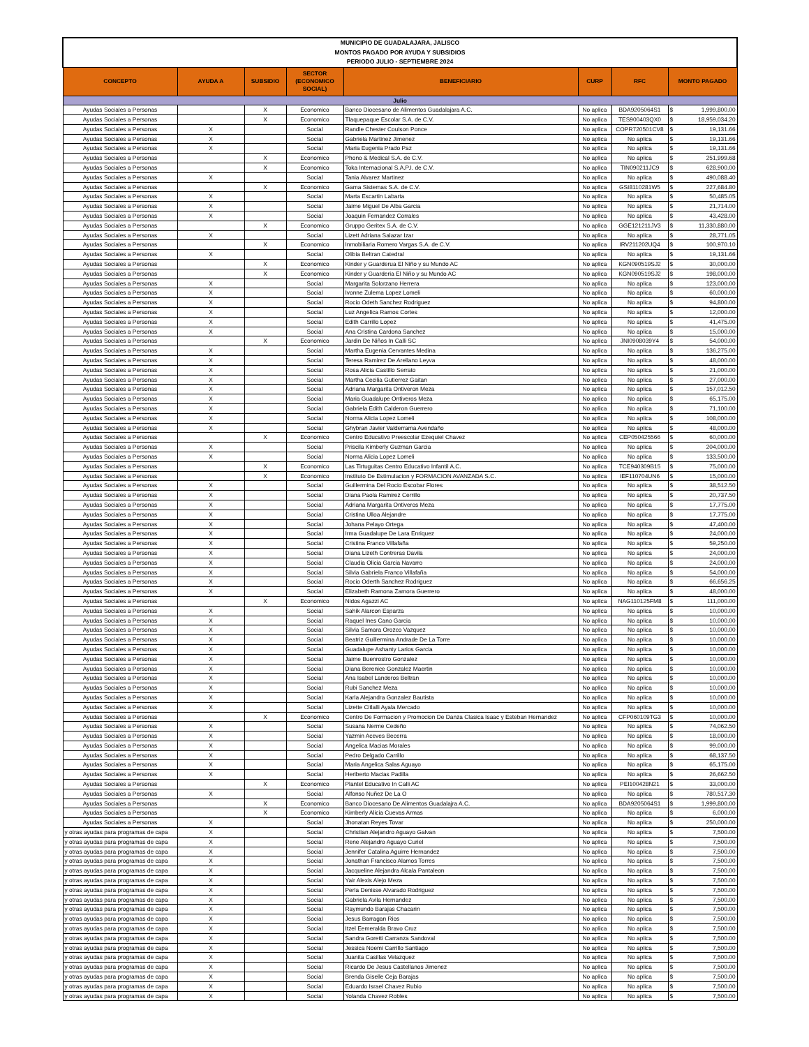| MUNICIPIO DE GUADALAJARA, JALISCO | | | | | | | |
| MONTOS PAGADO POR AYUDA Y SUBSIDIOS | | | | | | | |
| PERIODO JULIO - SEPTIEMBRE 2024 | | | | | | | |
| CONCEPTO | AYUDA A | SUBSIDIO | SECTOR (ECONOMICO SOCIAL) | BENEFICIARIO | CURP | RFC | MONTO PAGADO |
| Julio | | | | | | | |
| Ayudas Sociales a Personas | | X | Economico | Banco Diocesano de Alimentos Guadalajara A.C. | No aplica | BDA9205064S1 | $ 1,999,800.00 |
| Ayudas Sociales a Personas | | X | Economico | Tlaquepaque Escolar S.A. de C.V. | No aplica | TES900403QX0 | $ 18,959,034.20 |
| Ayudas Sociales a Personas | X | | Social | Randle Chester Coulson Ponce | No aplica | COPR720501CV8 | $ 19,131.66 |
| Ayudas Sociales a Personas | X | | Social | Gabriela Martinez Jimenez | No aplica | No aplica | $ 19,131.66 |
| Ayudas Sociales a Personas | X | | Social | Maria Eugenia Prado Paz | No aplica | No aplica | $ 19,131.66 |
| Ayudas Sociales a Personas | | X | Economico | Phono & Medical S.A. de C.V. | No aplica | No aplica | $ 251,999.68 |
| Ayudas Sociales a Personas | | X | Economico | Toka Internacional S.A.P.I. de C.V. | No aplica | TIN090211JC9 | $ 628,900.00 |
| Ayudas Sociales a Personas | X | | Social | Tania Alvarez Martinez | No aplica | No aplica | $ 490,088.40 |
| Ayudas Sociales a Personas | | X | Economico | Gama Sistemas S.A. de C.V. | No aplica | GSI8110281W5 | $ 227,684.80 |
| Ayudas Sociales a Personas | X | | Social | Marta Escartin Labarta | No aplica | No aplica | $ 50,485.05 |
| Ayudas Sociales a Personas | X | | Social | Jaime Miguel De Alba Garcia | No aplica | No aplica | $ 21,714.00 |
| Ayudas Sociales a Personas | X | | Social | Joaquin Fernandez Corrales | No aplica | No aplica | $ 43,428.00 |
| Ayudas Sociales a Personas | | X | Economico | Gruppo Geritex S.A. de C.V. | No aplica | GGE121211JV3 | $ 11,330,880.00 |
| Ayudas Sociales a Personas | X | | Social | Lizett Adriana Salazar Izar | No aplica | No aplica | $ 28,771.05 |
| Ayudas Sociales a Personas | | X | Economico | Inmobiliaria Romero Vargas S.A. de C.V. | No aplica | IRV211202UQ4 | $ 100,970.10 |
| Ayudas Sociales a Personas | X | | Social | Olibia Beltran Catedral | No aplica | No aplica | $ 19,131.66 |
| Ayudas Sociales a Personas | | X | Economico | Kinder y Guarderua El Niño y su Mundo AC | No aplica | KGN090519SJ2 | $ 30,000.00 |
| Ayudas Sociales a Personas | | X | Economico | Kinder y Guarderia El Niño y su Mundo AC | No aplica | KGN090519SJ2 | $ 198,000.00 |
| Ayudas Sociales a Personas | X | | Social | Margarita Solorzano Herrera | No aplica | No aplica | $ 123,000.00 |
| Ayudas Sociales a Personas | X | | Social | Ivonne Zulema Lopez Lomeli | No aplica | No aplica | $ 60,000.00 |
| Ayudas Sociales a Personas | X | | Social | Rocio Odeth Sanchez Rodriguez | No aplica | No aplica | $ 94,800.00 |
| Ayudas Sociales a Personas | X | | Social | Luz Angelica Ramos Cortes | No aplica | No aplica | $ 12,000.00 |
| Ayudas Sociales a Personas | X | | Social | Edith Carrillo Lopez | No aplica | No aplica | $ 41,475.00 |
| Ayudas Sociales a Personas | X | | Social | Ana Cristina Cardona Sanchez | No aplica | No aplica | $ 15,000.00 |
| Ayudas Sociales a Personas | | X | Economico | Jardin De Niños In Calli SC | No aplica | JNI0908039Y4 | $ 54,000.00 |
| Ayudas Sociales a Personas | X | | Social | Martha Eugenia Cervantes Medina | No aplica | No aplica | $ 136,275.00 |
| Ayudas Sociales a Personas | X | | Social | Teresa Ramirez De Arellano Leyva | No aplica | No aplica | $ 48,000.00 |
| Ayudas Sociales a Personas | X | | Social | Rosa Alicia Castillo Serrato | No aplica | No aplica | $ 21,000.00 |
| Ayudas Sociales a Personas | X | | Social | Martha Cecilia Gutierrez Gaitan | No aplica | No aplica | $ 27,000.00 |
| Ayudas Sociales a Personas | X | | Social | Adriana Margarita Ontiveron Meza | No aplica | No aplica | $ 157,012.50 |
| Ayudas Sociales a Personas | X | | Social | Maria Guadalupe Ontiveros Meza | No aplica | No aplica | $ 65,175.00 |
| Ayudas Sociales a Personas | X | | Social | Gabriela Edith Calderon Guerrero | No aplica | No aplica | $ 71,100.00 |
| Ayudas Sociales a Personas | X | | Social | Norma Alicia Lopez Lomeli | No aplica | No aplica | $ 108,000.00 |
| Ayudas Sociales a Personas | X | | Social | Ghybran Javier Valderrama Avendaño | No aplica | No aplica | $ 48,000.00 |
| Ayudas Sociales a Personas | | X | Economico | Centro Educativo Preescolar Ezequiel Chavez | No aplica | CEP050425566 | $ 60,000.00 |
| Ayudas Sociales a Personas | X | | Social | Priscila Kimberly Guzman Garcia | No aplica | No aplica | $ 204,000.00 |
| Ayudas Sociales a Personas | X | | Social | Norma Alicia Lopez Lomeli | No aplica | No aplica | $ 133,500.00 |
| Ayudas Sociales a Personas | | X | Economico | Las Tirtuguitas Centro Educativo Infantil A.C. | No aplica | TCE940309B15 | $ 75,000.00 |
| Ayudas Sociales a Personas | | X | Economico | Instituto De Estimulacion y FORMACION AVANZADA S.C. | No aplica | IEF110704UN6 | $ 15,000.00 |
| Ayudas Sociales a Personas | X | | Social | Guillermina Del Rocio Escobar Flores | No aplica | No aplica | $ 38,512.50 |
| Ayudas Sociales a Personas | X | | Social | Diana Paola Ramirez Cerrillo | No aplica | No aplica | $ 20,737.50 |
| Ayudas Sociales a Personas | X | | Social | Adriana Margarita Ontiveros Meza | No aplica | No aplica | $ 17,775.00 |
| Ayudas Sociales a Personas | X | | Social | Cristina Ulloa Alejandre | No aplica | No aplica | $ 17,775.00 |
| Ayudas Sociales a Personas | X | | Social | Johana Pelayo Ortega | No aplica | No aplica | $ 47,400.00 |
| Ayudas Sociales a Personas | X | | Social | Irma Guadalupe De Lara Enriquez | No aplica | No aplica | $ 24,000.00 |
| Ayudas Sociales a Personas | X | | Social | Cristina Franco Villafaña | No aplica | No aplica | $ 59,250.00 |
| Ayudas Sociales a Personas | X | | Social | Diana Lizeth Contreras Davila | No aplica | No aplica | $ 24,000.00 |
| Ayudas Sociales a Personas | X | | Social | Claudia Olicia Garcia Navarro | No aplica | No aplica | $ 24,000.00 |
| Ayudas Sociales a Personas | X | | Social | Silvia Gabriela Franco Villafaña | No aplica | No aplica | $ 54,000.00 |
| Ayudas Sociales a Personas | X | | Social | Rocio Oderth Sanchez Rodriguez | No aplica | No aplica | $ 66,656.25 |
| Ayudas Sociales a Personas | X | | Social | Elizabeth Ramona Zamora Guerrero | No aplica | No aplica | $ 48,000.00 |
| Ayudas Sociales a Personas | | X | Economico | Nidos Agazzi AC | No aplica | NAG110125FM8 | $ 111,000.00 |
| Ayudas Sociales a Personas | X | | Social | Sahik Alarcon Esparza | No aplica | No aplica | $ 10,000.00 |
| Ayudas Sociales a Personas | X | | Social | Raquel Ines Cano Garcia | No aplica | No aplica | $ 10,000.00 |
| Ayudas Sociales a Personas | X | | Social | Silvia Samara Orozco Vazquez | No aplica | No aplica | $ 10,000.00 |
| Ayudas Sociales a Personas | X | | Social | Beatriz Guillermina Andrade De La Torre | No aplica | No aplica | $ 10,000.00 |
| Ayudas Sociales a Personas | X | | Social | Guadalupe Ashanty Larios Garcia | No aplica | No aplica | $ 10,000.00 |
| Ayudas Sociales a Personas | X | | Social | Jaime Buenrostro Gonzalez | No aplica | No aplica | $ 10,000.00 |
| Ayudas Sociales a Personas | X | | Social | Diana Berenice Gonzalez Maertin | No aplica | No aplica | $ 10,000.00 |
| Ayudas Sociales a Personas | X | | Social | Ana Isabel Landeros Beltran | No aplica | No aplica | $ 10,000.00 |
| Ayudas Sociales a Personas | X | | Social | Rubi Sanchez Meza | No aplica | No aplica | $ 10,000.00 |
| Ayudas Sociales a Personas | X | | Social | Karla Alejandra Gonzalez Bautista | No aplica | No aplica | $ 10,000.00 |
| Ayudas Sociales a Personas | X | | Social | Lizette Citlalli Ayala Mercado | No aplica | No aplica | $ 10,000.00 |
| Ayudas Sociales a Personas | | X | Economico | Centro De Formacion y Promocion De Danza Clasica Isaac y Esteban Hernandez | No aplica | CFP060109TG3 | $ 10,000.00 |
| Ayudas Sociales a Personas | X | | Social | Susana Nerme Cedeño | No aplica | No aplica | $ 74,062.50 |
| Ayudas Sociales a Personas | X | | Social | Yazmin Aceves Becerra | No aplica | No aplica | $ 18,000.00 |
| Ayudas Sociales a Personas | X | | Social | Angelica Macias Morales | No aplica | No aplica | $ 99,000.00 |
| Ayudas Sociales a Personas | X | | Social | Pedro Delgado Carrillo | No aplica | No aplica | $ 68,137.50 |
| Ayudas Sociales a Personas | X | | Social | Maria Angelica Salas Aguayo | No aplica | No aplica | $ 65,175.00 |
| Ayudas Sociales a Personas | X | | Social | Heriberto Macias Padilla | No aplica | No aplica | $ 26,662.50 |
| Ayudas Sociales a Personas | | X | Economico | Plantel Educativo In Calli AC | No aplica | PEI100428N21 | $ 33,000.00 |
| Ayudas Sociales a Personas | X | | Social | Alfonso Nuñez De La O | No aplica | No aplica | $ 780,517.30 |
| Ayudas Sociales a Personas | | X | Economico | Banco Diocesano De Alimentos Guadalajra A.C. | No aplica | BDA9205064S1 | $ 1,999,800.00 |
| Ayudas Sociales a Personas | | X | Economico | Kimberly Alicia Cuevas Armas | No aplica | No aplica | $ 6,000.00 |
| Ayudas Sociales a Personas | X | | Social | Jhonatan Reyes Tovar | No aplica | No aplica | $ 250,000.00 |
| y otras ayudas para programas de capa | X | | Social | Christian Alejandro Aguayo Galvan | No aplica | No aplica | $ 7,500.00 |
| y otras ayudas para programas de capa | X | | Social | Rene Alejandro Aguayo Curiel | No aplica | No aplica | $ 7,500.00 |
| y otras ayudas para programas de capa | X | | Social | Jennifer Catalina Aguirre Hernandez | No aplica | No aplica | $ 7,500.00 |
| y otras ayudas para programas de capa | X | | Social | Jonathan Francisco Alamos Torres | No aplica | No aplica | $ 7,500.00 |
| y otras ayudas para programas de capa | X | | Social | Jacqueline Alejandra Alcala Pantaleon | No aplica | No aplica | $ 7,500.00 |
| y otras ayudas para programas de capa | X | | Social | Yair Alexis Alejo Meza | No aplica | No aplica | $ 7,500.00 |
| y otras ayudas para programas de capa | X | | Social | Perla Denisse Alvarado Rodriguez | No aplica | No aplica | $ 7,500.00 |
| y otras ayudas para programas de capa | X | | Social | Gabriela Avila Hernandez | No aplica | No aplica | $ 7,500.00 |
| y otras ayudas para programas de capa | X | | Social | Raymundo Barajas Chacarin | No aplica | No aplica | $ 7,500.00 |
| y otras ayudas para programas de capa | X | | Social | Jesus Barragan Rios | No aplica | No aplica | $ 7,500.00 |
| y otras ayudas para programas de capa | X | | Social | Itzel Eemeralda Bravo Cruz | No aplica | No aplica | $ 7,500.00 |
| y otras ayudas para programas de capa | X | | Social | Sandra Goretti Carranza Sandoval | No aplica | No aplica | $ 7,500.00 |
| y otras ayudas para programas de capa | X | | Social | Jessica Noemi Carrillo Santiago | No aplica | No aplica | $ 7,500.00 |
| y otras ayudas para programas de capa | X | | Social | Juanita Casillas Velazquez | No aplica | No aplica | $ 7,500.00 |
| y otras ayudas para programas de capa | X | | Social | Ricardo De Jesus Castellanos Jimenez | No aplica | No aplica | $ 7,500.00 |
| y otras ayudas para programas de capa | X | | Social | Brenda Giselle Ceja Barajas | No aplica | No aplica | $ 7,500.00 |
| y otras ayudas para programas de capa | X | | Social | Eduardo Israel Chavez Rubio | No aplica | No aplica | $ 7,500.00 |
| y otras ayudas para programas de capa | X | | Social | Yolanda Chavez Robles | No aplica | No aplica | $ 7,500.00 |